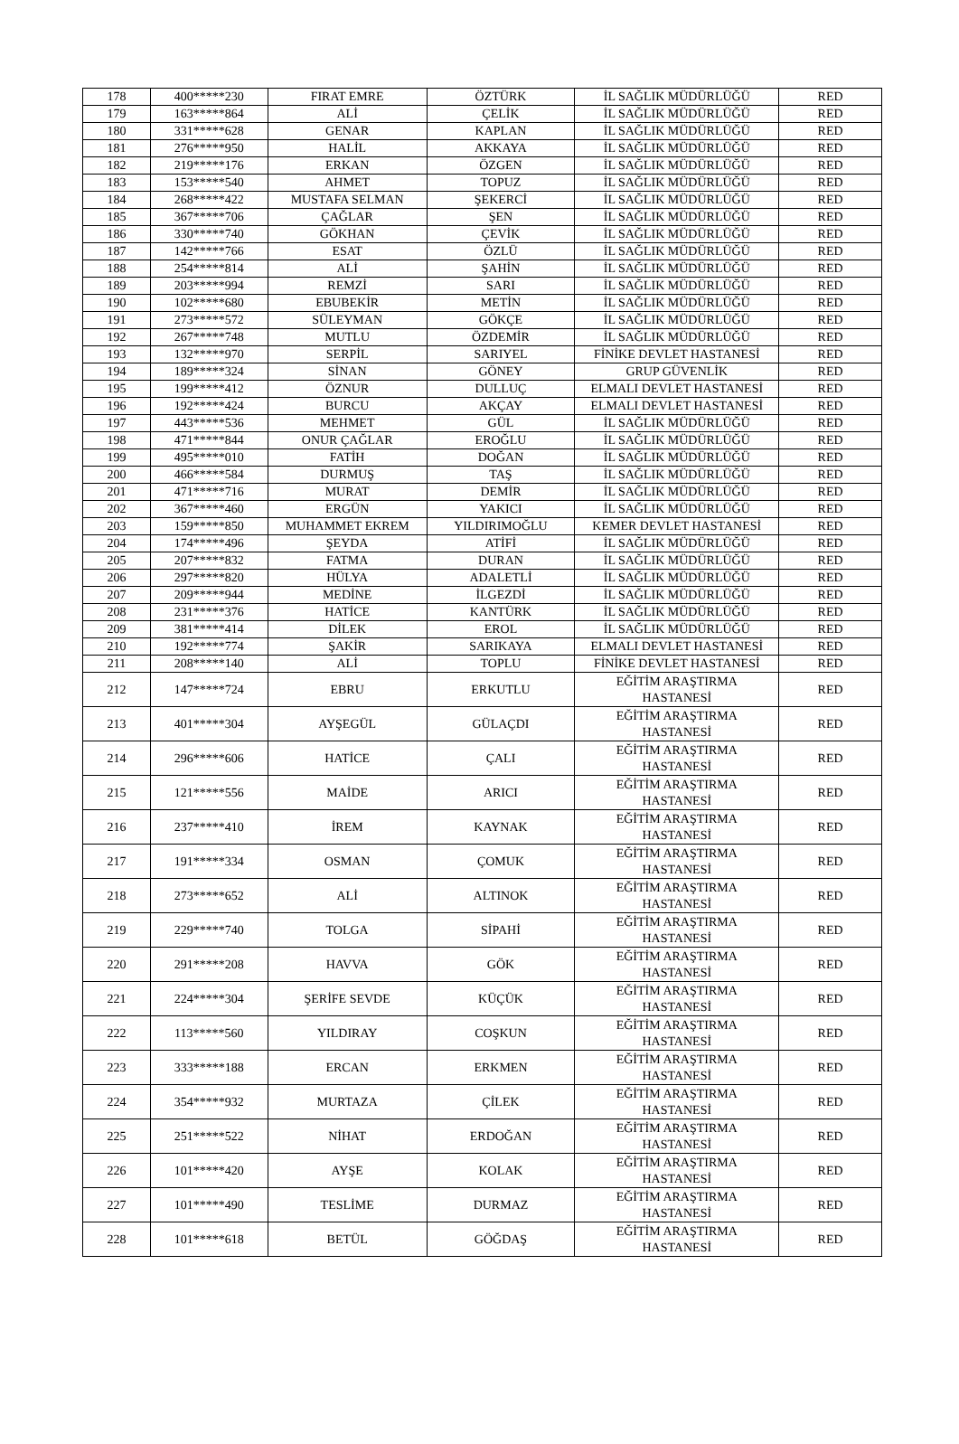| 178 | 400*****230 | FIRAT EMRE | ÖZTÜRK | İL SAĞLIK MÜDÜRLÜĞÜ | RED |
| 179 | 163*****864 | ALİ | ÇELİK | İL SAĞLIK MÜDÜRLÜĞÜ | RED |
| 180 | 331*****628 | GENAR | KAPLAN | İL SAĞLIK MÜDÜRLÜĞÜ | RED |
| 181 | 276*****950 | HALİL | AKKAYA | İL SAĞLIK MÜDÜRLÜĞÜ | RED |
| 182 | 219*****176 | ERKAN | ÖZGEN | İL SAĞLIK MÜDÜRLÜĞÜ | RED |
| 183 | 153*****540 | AHMET | TOPUZ | İL SAĞLIK MÜDÜRLÜĞÜ | RED |
| 184 | 268*****422 | MUSTAFA SELMAN | ŞEKERCİ | İL SAĞLIK MÜDÜRLÜĞÜ | RED |
| 185 | 367*****706 | ÇAĞLAR | ŞEN | İL SAĞLIK MÜDÜRLÜĞÜ | RED |
| 186 | 330*****740 | GÖKHAN | ÇEVİK | İL SAĞLIK MÜDÜRLÜĞÜ | RED |
| 187 | 142*****766 | ESAT | ÖZLÜ | İL SAĞLIK MÜDÜRLÜĞÜ | RED |
| 188 | 254*****814 | ALİ | ŞAHİN | İL SAĞLIK MÜDÜRLÜĞÜ | RED |
| 189 | 203*****994 | REMZİ | SARI | İL SAĞLIK MÜDÜRLÜĞÜ | RED |
| 190 | 102*****680 | EBUBEKİR | METİN | İL SAĞLIK MÜDÜRLÜĞÜ | RED |
| 191 | 273*****572 | SÜLEYMAN | GÖKÇE | İL SAĞLIK MÜDÜRLÜĞÜ | RED |
| 192 | 267*****748 | MUTLU | ÖZDEMİR | İL SAĞLIK MÜDÜRLÜĞÜ | RED |
| 193 | 132*****970 | SERPİL | SARIYEL | FİNİKE DEVLET HASTANESİ | RED |
| 194 | 189*****324 | SİNAN | GÖNEY | GRUP GÜVENLİK | RED |
| 195 | 199*****412 | ÖZNUR | DULLUÇ | ELMALI DEVLET HASTANESİ | RED |
| 196 | 192*****424 | BURCU | AKÇAY | ELMALI DEVLET HASTANESİ | RED |
| 197 | 443*****536 | MEHMET | GÜL | İL SAĞLIK MÜDÜRLÜĞÜ | RED |
| 198 | 471*****844 | ONUR ÇAĞLAR | EROĞLU | İL SAĞLIK MÜDÜRLÜĞÜ | RED |
| 199 | 495*****010 | FATİH | DOĞAN | İL SAĞLIK MÜDÜRLÜĞÜ | RED |
| 200 | 466*****584 | DURMUŞ | TAŞ | İL SAĞLIK MÜDÜRLÜĞÜ | RED |
| 201 | 471*****716 | MURAT | DEMİR | İL SAĞLIK MÜDÜRLÜĞÜ | RED |
| 202 | 367*****460 | ERGÜN | YAKICI | İL SAĞLIK MÜDÜRLÜĞÜ | RED |
| 203 | 159*****850 | MUHAMMET EKREM | YILDIRIMOĞLU | KEMER DEVLET HASTANESİ | RED |
| 204 | 174*****496 | ŞEYDA | ATİFİ | İL SAĞLIK MÜDÜRLÜĞÜ | RED |
| 205 | 207*****832 | FATMA | DURAN | İL SAĞLIK MÜDÜRLÜĞÜ | RED |
| 206 | 297*****820 | HÜLYA | ADALETLİ | İL SAĞLIK MÜDÜRLÜĞÜ | RED |
| 207 | 209*****944 | MEDİNE | İLGEZDİ | İL SAĞLIK MÜDÜRLÜĞÜ | RED |
| 208 | 231*****376 | HATİCE | KANTÜRK | İL SAĞLIK MÜDÜRLÜĞÜ | RED |
| 209 | 381*****414 | DİLEK | EROL | İL SAĞLIK MÜDÜRLÜĞÜ | RED |
| 210 | 192*****774 | ŞAKİR | SARIKAYA | ELMALI DEVLET HASTANESİ | RED |
| 211 | 208*****140 | ALİ | TOPLU | FİNİKE DEVLET HASTANESİ | RED |
| 212 | 147*****724 | EBRU | ERKUTLU | EĞİTİM ARAŞTIRMA HASTANESİ | RED |
| 213 | 401*****304 | AYŞEGÜL | GÜLAÇDI | EĞİTİM ARAŞTIRMA HASTANESİ | RED |
| 214 | 296*****606 | HATİCE | ÇALI | EĞİTİM ARAŞTIRMA HASTANESİ | RED |
| 215 | 121*****556 | MAİDE | ARICI | EĞİTİM ARAŞTIRMA HASTANESİ | RED |
| 216 | 237*****410 | İREM | KAYNAK | EĞİTİM ARAŞTIRMA HASTANESİ | RED |
| 217 | 191*****334 | OSMAN | ÇOMUK | EĞİTİM ARAŞTIRMA HASTANESİ | RED |
| 218 | 273*****652 | ALİ | ALTINOK | EĞİTİM ARAŞTIRMA HASTANESİ | RED |
| 219 | 229*****740 | TOLGA | SİPAHİ | EĞİTİM ARAŞTIRMA HASTANESİ | RED |
| 220 | 291*****208 | HAVVA | GÖK | EĞİTİM ARAŞTIRMA HASTANESİ | RED |
| 221 | 224*****304 | ŞERİFE SEVDE | KÜÇÜK | EĞİTİM ARAŞTIRMA HASTANESİ | RED |
| 222 | 113*****560 | YILDIRAY | COŞKUN | EĞİTİM ARAŞTIRMA HASTANESİ | RED |
| 223 | 333*****188 | ERCAN | ERKMEN | EĞİTİM ARAŞTIRMA HASTANESİ | RED |
| 224 | 354*****932 | MURTAZA | ÇİLEK | EĞİTİM ARAŞTIRMA HASTANESİ | RED |
| 225 | 251*****522 | NİHAT | ERDOĞAN | EĞİTİM ARAŞTIRMA HASTANESİ | RED |
| 226 | 101*****420 | AYŞE | KOLAK | EĞİTİM ARAŞTIRMA HASTANESİ | RED |
| 227 | 101*****490 | TESLİME | DURMAZ | EĞİTİM ARAŞTIRMA HASTANESİ | RED |
| 228 | 101*****618 | BETÜL | GÖĞDAŞ | EĞİTİM ARAŞTIRMA HASTANESİ | RED |